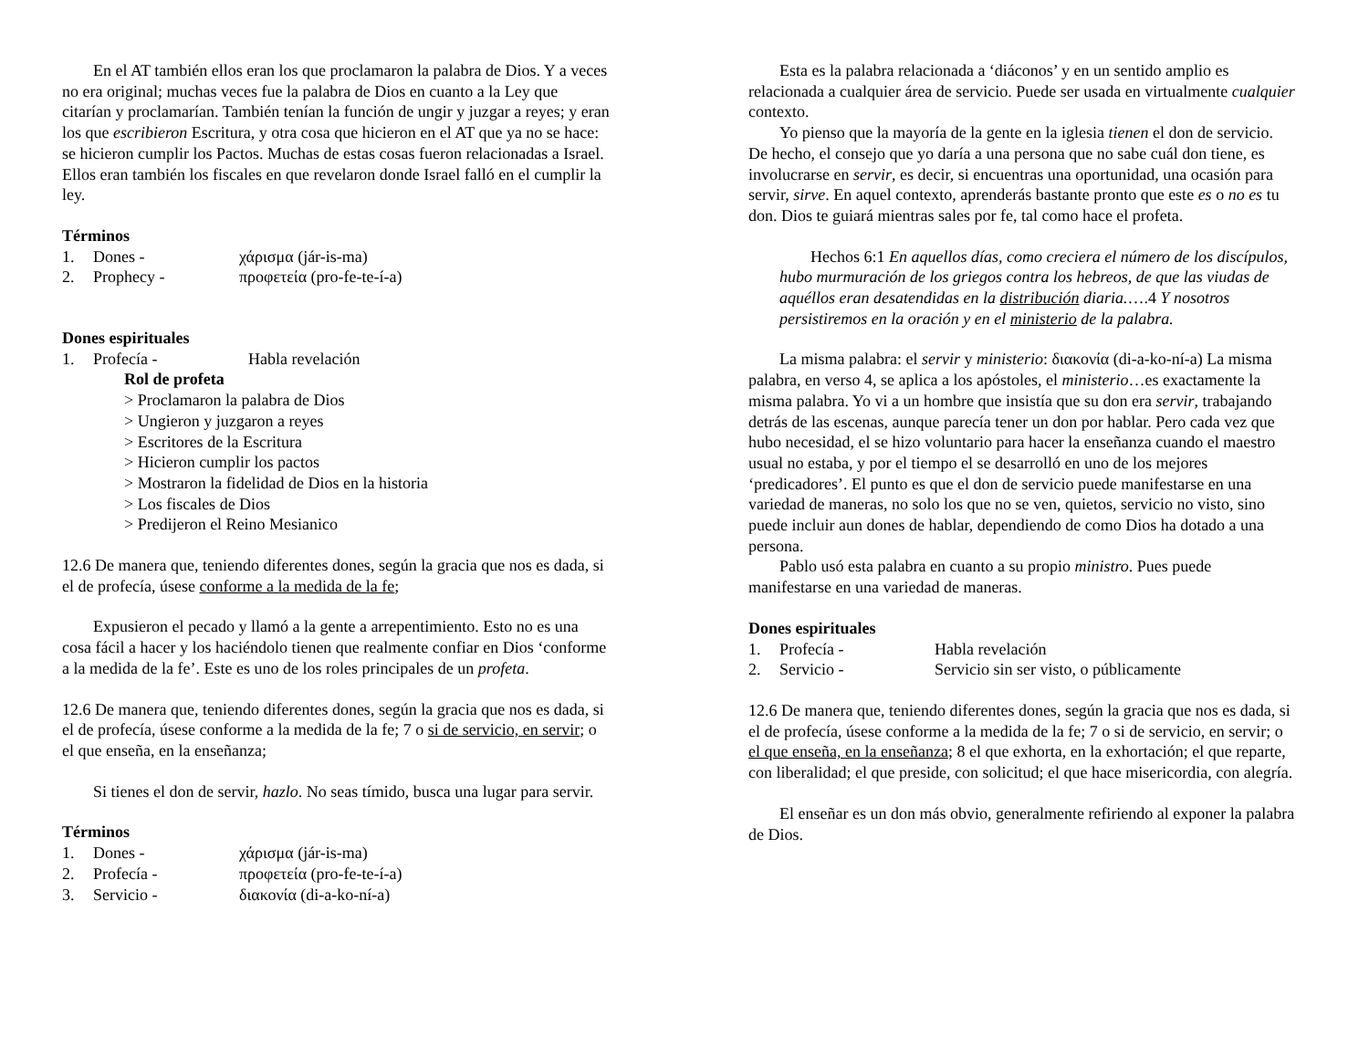En el AT también ellos eran los que proclamaron la palabra de Dios. Y a veces no era original; muchas veces fue la palabra de Dios en cuanto a la Ley que citarían y proclamarían. También tenían la función de ungir y juzgar a reyes; y eran los que escribieron Escritura, y otra cosa que hicieron en el AT que ya no se hace: se hicieron cumplir los Pactos. Muchas de estas cosas fueron relacionadas a Israel. Ellos eran también los fiscales en que revelaron donde Israel falló en el cumplir la ley.
Términos
1. Dones - χάρισμα (jár-is-ma)
2. Prophecy - προφετεία (pro-fe-te-í-a)
Dones espirituales
1. Profecía - Habla revelación
Rol de profeta
> Proclamaron la palabra de Dios
> Ungieron y juzgaron a reyes
> Escritores de la Escritura
> Hicieron cumplir los pactos
> Mostraron la fidelidad de Dios en la historia
> Los fiscales de Dios
> Predijeron el Reino Mesianico
12.6 De manera que, teniendo diferentes dones, según la gracia que nos es dada, si el de profecía, úsese conforme a la medida de la fe;
Expusieron el pecado y llamó a la gente a arrepentimiento. Esto no es una cosa fácil a hacer y los haciéndolo tienen que realmente confiar en Dios ‘conforme a la medida de la fe’. Este es uno de los roles principales de un profeta.
12.6 De manera que, teniendo diferentes dones, según la gracia que nos es dada, si el de profecía, úsese conforme a la medida de la fe; 7 o si de servicio, en servir; o el que enseña, en la enseñanza;
Si tienes el don de servir, hazlo. No seas tímido, busca una lugar para servir.
Términos
1. Dones - χάρισμα (jár-is-ma)
2. Profecía - προφετεία (pro-fe-te-í-a)
3. Servicio - διακονία (di-a-ko-ní-a)
Esta es la palabra relacionada a ‘diáconos’ y en un sentido amplio es relacionada a cualquier área de servicio. Puede ser usada en virtualmente cualquier contexto.
Yo pienso que la mayoría de la gente en la iglesia tienen el don de servicio. De hecho, el consejo que yo daría a una persona que no sabe cuál don tiene, es involucrarse en servir, es decir, si encuentras una oportunidad, una ocasión para servir, sirve. En aquel contexto, aprenderás bastante pronto que este es o no es tu don. Dios te guiará mientras sales por fe, tal como hace el profeta.
Hechos 6:1 En aquellos días, como creciera el número de los discípulos, hubo murmuración de los griegos contra los hebreos, de que las viudas de aquéllos eran desatendidas en la distribución diaria.….4 Y nosotros persistiremos en la oración y en el ministerio de la palabra.
La misma palabra: el servir y ministerio: διακονία (di-a-ko-ní-a) La misma palabra, en verso 4, se aplica a los apóstoles, el ministerio…es exactamente la misma palabra. Yo vi a un hombre que insistía que su don era servir, trabajando detrás de las escenas, aunque parecía tener un don por hablar. Pero cada vez que hubo necesidad, el se hizo voluntario para hacer la enseñanza cuando el maestro usual no estaba, y por el tiempo el se desarrolló en uno de los mejores ‘predicadores’. El punto es que el don de servicio puede manifestarse en una variedad de maneras, no solo los que no se ven, quietos, servicio no visto, sino puede incluir aun dones de hablar, dependiendo de como Dios ha dotado a una persona.
Pablo usó esta palabra en cuanto a su propio ministro. Pues puede manifestarse en una variedad de maneras.
Dones espirituales
1. Profecía - Habla revelación
2. Servicio - Servicio sin ser visto, o públicamente
12.6 De manera que, teniendo diferentes dones, según la gracia que nos es dada, si el de profecía, úsese conforme a la medida de la fe; 7 o si de servicio, en servir; o el que enseña, en la enseñanza; 8 el que exhorta, en la exhortación; el que reparte, con liberalidad; el que preside, con solicitud; el que hace misericordia, con alegría.
El enseñar es un don más obvio, generalmente refiriendo al exponer la palabra de Dios.